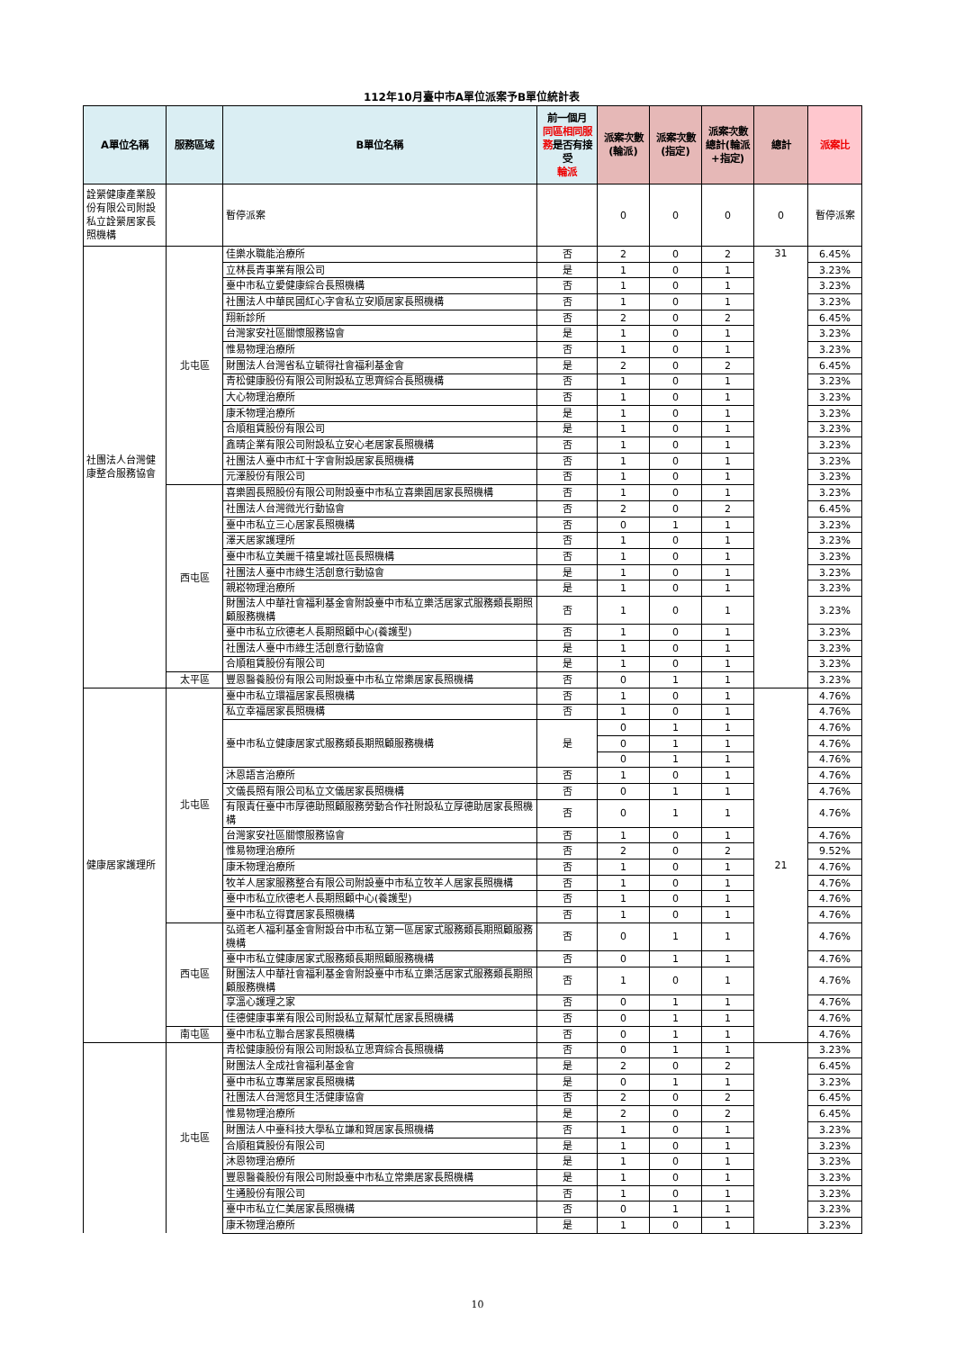112年10月臺中市A單位派案予B單位統計表
| A單位名稱 | 服務區域 | B單位名稱 | 前一個月 同區相同服務 是否有接受 輪派 | 派案次數(輪派) | 派案次數(指定) | 派案次數總計(輪派+指定) | 總計 | 派案比 |
| --- | --- | --- | --- | --- | --- | --- | --- | --- |
| 詮縈健康產業股份有限公司附設私立詮縈居家長照機構 | | 暫停派案 | | 0 | 0 | 0 | 0 | 暫停派案 |
| 社團法人台灣健康整合服務協會 | 北屯區 | 佳樂水職能治療所 | 否 | 2 | 0 | 2 | 31 | 6.45% |
| | | 立林長青事業有限公司 | 是 | 1 | 0 | 1 | | 3.23% |
| | | 臺中市私立愛健康綜合長照機構 | 否 | 1 | 0 | 1 | | 3.23% |
| | | 社團法人中華民國紅心字會私立安順居家長照機構 | 否 | 1 | 0 | 1 | | 3.23% |
| | | 翔新診所 | 否 | 2 | 0 | 2 | | 6.45% |
| | | 台灣家安社區關懷服務協會 | 是 | 1 | 0 | 1 | | 3.23% |
| | | 惟易物理治療所 | 否 | 1 | 0 | 1 | | 3.23% |
| | | 財團法人台灣省私立毓得社會福利基金會 | 是 | 2 | 0 | 2 | | 6.45% |
| | | 青松健康股份有限公司附設私立思齊綜合長照機構 | 否 | 1 | 0 | 1 | | 3.23% |
| | | 大心物理治療所 | 否 | 1 | 0 | 1 | | 3.23% |
| | | 康禾物理治療所 | 是 | 1 | 0 | 1 | | 3.23% |
| | | 合順租賃股份有限公司 | 是 | 1 | 0 | 1 | | 3.23% |
| | | 鑫晴企業有限公司附設私立安心老居家長照機構 | 否 | 1 | 0 | 1 | | 3.23% |
| | | 社團法人臺中市紅十字會附設居家長照機構 | 否 | 1 | 0 | 1 | | 3.23% |
| | | 元澤股份有限公司 | 否 | 1 | 0 | 1 | | 3.23% |
| | 西屯區 | 喜樂園長照股份有限公司附設臺中市私立喜樂園居家長照機構 | 否 | 1 | 0 | 1 | | 3.23% |
| | | 社團法人台灣微光行動協會 | 否 | 2 | 0 | 2 | | 6.45% |
| | | 臺中市私立三心居家長照機構 | 否 | 0 | 1 | 1 | | 3.23% |
| | | 澤天居家護理所 | 否 | 1 | 0 | 1 | | 3.23% |
| | | 臺中市私立美麗千禧皇城社區長照機構 | 否 | 1 | 0 | 1 | | 3.23% |
| | | 社團法人臺中市綠生活創意行動協會 | 是 | 1 | 0 | 1 | | 3.23% |
| | | 親崧物理治療所 | 是 | 1 | 0 | 1 | | 3.23% |
| | | 財團法人中華社會福利基金會附設臺中市私立樂活居家式服務類長期照顧服務機構 | 否 | 1 | 0 | 1 | | 3.23% |
| | | 臺中市私立欣德老人長期照顧中心(養護型) | 否 | 1 | 0 | 1 | | 3.23% |
| | | 社團法人臺中市綠生活創意行動協會 | 是 | 1 | 0 | 1 | | 3.23% |
| | | 合順租賃股份有限公司 | 是 | 1 | 0 | 1 | | 3.23% |
| | 太平區 | 豐恩醫養股份有限公司附設臺中市私立常樂居家長照機構 | 否 | 0 | 1 | 1 | | 3.23% |
| 健康居家護理所 | 北屯區 | 臺中市私立環福居家長照機構 | 否 | 1 | 0 | 1 | 21 | 4.76% |
| | | 私立幸福居家長照機構 | 否 | 1 | 0 | 1 | | 4.76% |
| | | 臺中市私立健康居家式服務類長期照顧服務機構 | 是 | 0 | 1 | 1 | | 4.76% |
| | | | | 0 | 1 | 1 | | 4.76% |
| | | | | 0 | 1 | 1 | | 4.76% |
| | | 沐恩語言治療所 | 否 | 1 | 0 | 1 | | 4.76% |
| | | 文儀長照有限公司私立文儀居家長照機構 | 否 | 0 | 1 | 1 | | 4.76% |
| | | 有限責任臺中市厚德助照顧服務勞動合作社附設私立厚德助居家長照機構 | 否 | 0 | 1 | 1 | | 4.76% |
| | | 台灣家安社區關懷服務協會 | 否 | 1 | 0 | 1 | | 4.76% |
| | | 惟易物理治療所 | 否 | 2 | 0 | 2 | | 9.52% |
| | | 康禾物理治療所 | 否 | 1 | 0 | 1 | | 4.76% |
| | | 牧羊人居家服務整合有限公司附設臺中市私立牧羊人居家長照機構 | 否 | 1 | 0 | 1 | | 4.76% |
| | | 臺中市私立欣德老人長期照顧中心(養護型) | 否 | 1 | 0 | 1 | | 4.76% |
| | | 臺中市私立得寶居家長照機構 | 否 | 1 | 0 | 1 | | 4.76% |
| | 西屯區 | 弘道老人福利基金會附設台中市私立第一區居家式服務類長期照顧服務機構 | 否 | 0 | 1 | 1 | | 4.76% |
| | | 臺中市私立健康居家式服務類長期照顧服務機構 | 否 | 0 | 1 | 1 | | 4.76% |
| | | 財團法人中華社會福利基金會附設臺中市私立樂活居家式服務類長期照顧服務機構 | 否 | 1 | 0 | 1 | | 4.76% |
| | | 享溫心護理之家 | 否 | 0 | 1 | 1 | | 4.76% |
| | | 佳德健康事業有限公司附設私立幫幫忙居家長照機構 | 否 | 0 | 1 | 1 | | 4.76% |
| | 南屯區 | 臺中市私立聯合居家長照機構 | 否 | 0 | 1 | 1 | | 4.76% |
| | 北屯區 | 青松健康股份有限公司附設私立思齊綜合長照機構 | 否 | 0 | 1 | 1 | | 3.23% |
| | | 財團法人全成社會福利基金會 | 是 | 2 | 0 | 2 | | 6.45% |
| | | 臺中市私立專業居家長照機構 | 是 | 0 | 1 | 1 | | 3.23% |
| | | 社團法人台灣悠貝生活健康協會 | 否 | 2 | 0 | 2 | | 6.45% |
| | | 惟易物理治療所 | 是 | 2 | 0 | 2 | | 6.45% |
| | | 財團法人中臺科技大學私立謙和賀居家長照機構 | 否 | 1 | 0 | 1 | | 3.23% |
| | | 合順租賃股份有限公司 | 是 | 1 | 0 | 1 | | 3.23% |
| | | 沐恩物理治療所 | 是 | 1 | 0 | 1 | | 3.23% |
| | | 豐恩醫養股份有限公司附設臺中市私立常樂居家長照機構 | 是 | 1 | 0 | 1 | | 3.23% |
| | | 生通股份有限公司 | 否 | 1 | 0 | 1 | | 3.23% |
| | | 臺中市私立仁美居家長照機構 | 否 | 0 | 1 | 1 | | 3.23% |
| | | 康禾物理治療所 | 是 | 1 | 0 | 1 | | 3.23% |
10